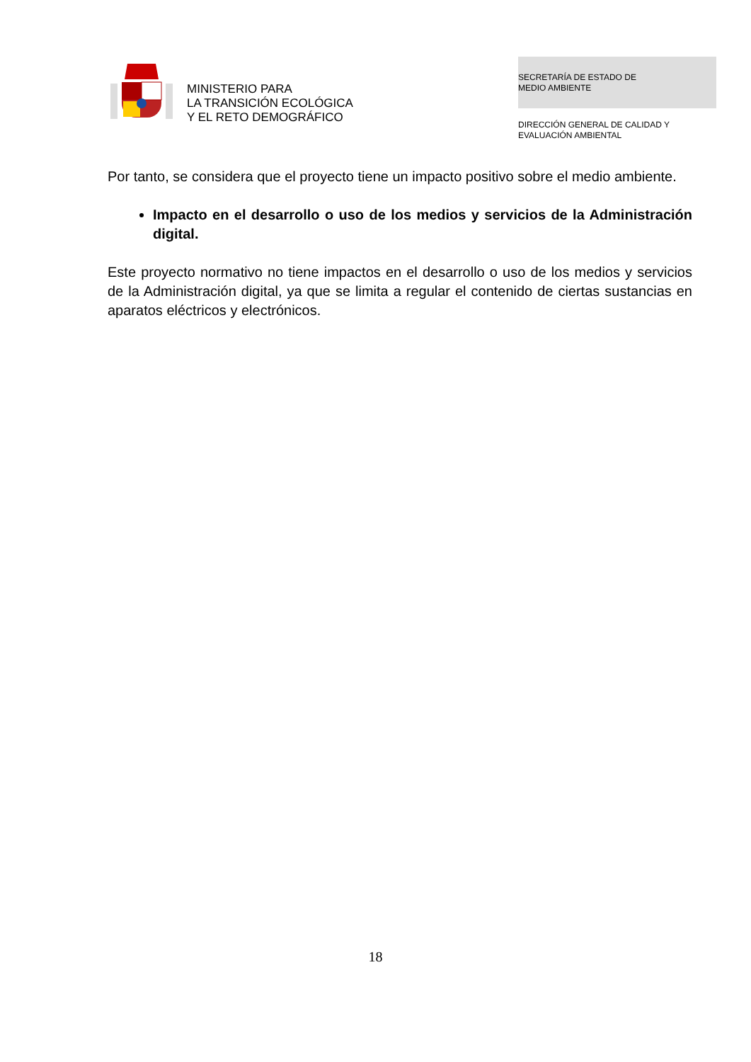MINISTERIO PARA
LA TRANSICIÓN ECOLÓGICA
Y EL RETO DEMOGRÁFICO
SECRETARÍA DE ESTADO DE
MEDIO AMBIENTE
DIRECCIÓN GENERAL DE CALIDAD Y
EVALUACIÓN AMBIENTAL
Por tanto, se considera que el proyecto tiene un impacto positivo sobre el medio ambiente.
Impacto en el desarrollo o uso de los medios y servicios de la Administración digital.
Este proyecto normativo no tiene impactos en el desarrollo o uso de los medios y servicios de la Administración digital, ya que se limita a regular el contenido de ciertas sustancias en aparatos eléctricos y electrónicos.
18